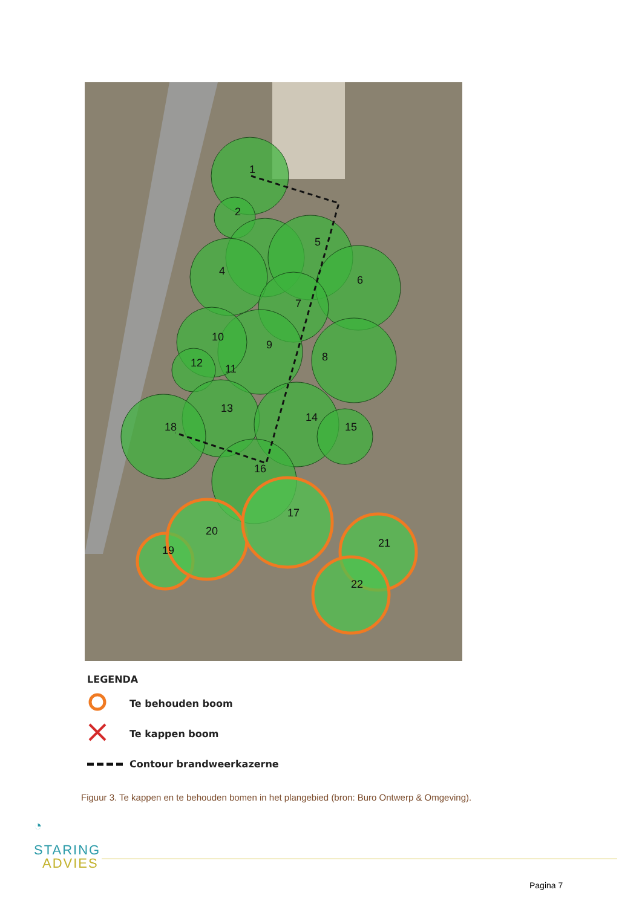1
2
5
4
6
7
9
10
12
11
8
13
18
14
15
16
17
20
19
21
22
LEGENDA
Te behouden boom
Te kappen boom
Contour brandweerkazerne
Figuur 3. Te kappen en te behouden bomen in het plangebied (bron: Buro Ontwerp & Omgeving).
◔
STARING
ADVIES
Pagina 7